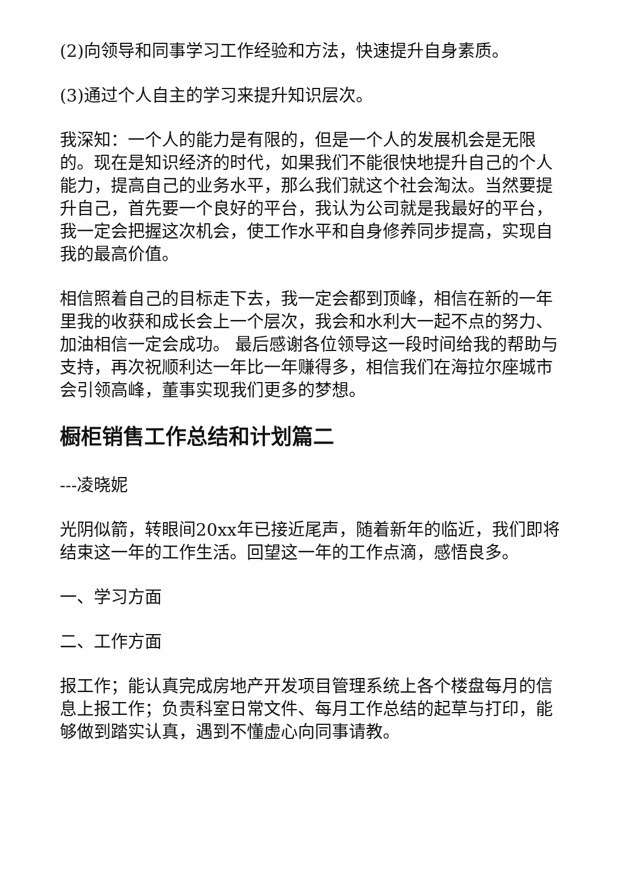(2)向领导和同事学习工作经验和方法，快速提升自身素质。
(3)通过个人自主的学习来提升知识层次。
我深知：一个人的能力是有限的，但是一个人的发展机会是无限的。现在是知识经济的时代，如果我们不能很快地提升自己的个人能力，提高自己的业务水平，那么我们就这个社会淘汰。当然要提升自己，首先要一个良好的平台，我认为公司就是我最好的平台，我一定会把握这次机会，使工作水平和自身修养同步提高，实现自我的最高价值。
相信照着自己的目标走下去，我一定会都到顶峰，相信在新的一年里我的收获和成长会上一个层次，我会和水利大一起不点的努力、加油相信一定会成功。 最后感谢各位领导这一段时间给我的帮助与支持，再次祝顺利达一年比一年赚得多，相信我们在海拉尔座城市会引领高峰，董事实现我们更多的梦想。
橱柜销售工作总结和计划篇二
---凌晓妮
光阴似箭，转眼间20xx年已接近尾声，随着新年的临近，我们即将结束这一年的工作生活。回望这一年的工作点滴，感悟良多。
一、学习方面
二、工作方面
报工作；能认真完成房地产开发项目管理系统上各个楼盘每月的信息上报工作；负责科室日常文件、每月工作总结的起草与打印，能够做到踏实认真，遇到不懂虚心向同事请教。